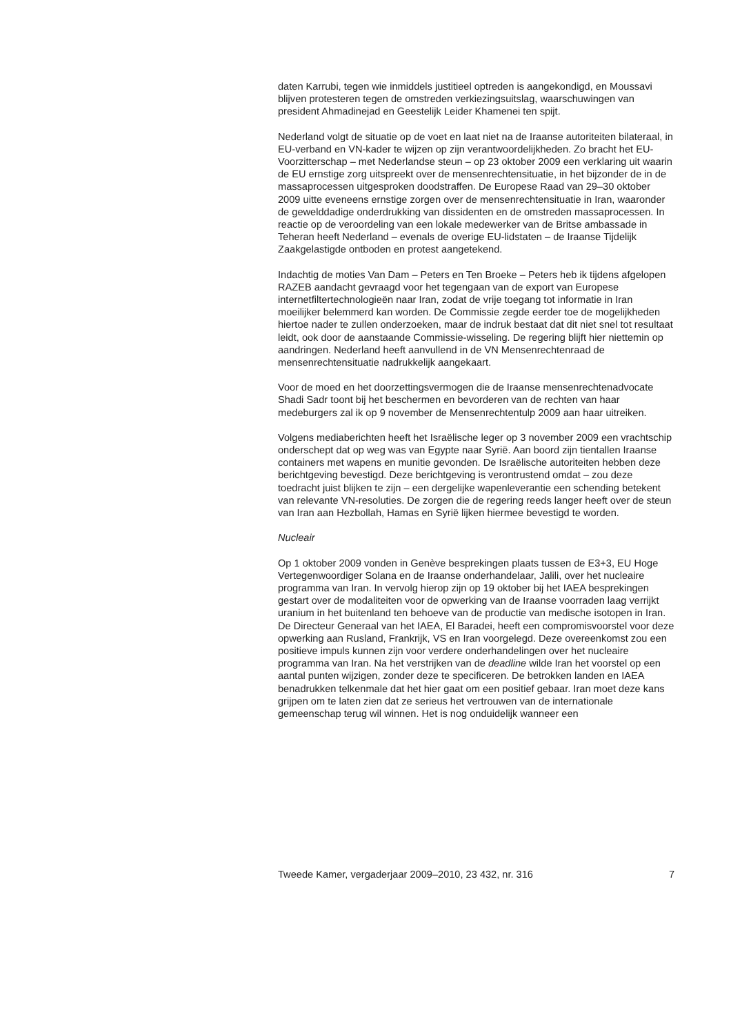daten Karrubi, tegen wie inmiddels justitieel optreden is aangekondigd, en Moussavi blijven protesteren tegen de omstreden verkiezingsuitslag, waarschuwingen van president Ahmadinejad en Geestelijk Leider Khamenei ten spijt.
Nederland volgt de situatie op de voet en laat niet na de Iraanse autoriteiten bilateraal, in EU-verband en VN-kader te wijzen op zijn verantwoordelijkheden. Zo bracht het EU-Voorzitterschap – met Nederlandse steun – op 23 oktober 2009 een verklaring uit waarin de EU ernstige zorg uitspreekt over de mensenrechtensituatie, in het bijzonder de in de massaprocessen uitgesproken doodstraffen. De Europese Raad van 29–30 oktober 2009 uitte eveneens ernstige zorgen over de mensenrechtensituatie in Iran, waaronder de gewelddadige onderdrukking van dissidenten en de omstreden massaprocessen. In reactie op de veroordeling van een lokale medewerker van de Britse ambassade in Teheran heeft Nederland – evenals de overige EU-lidstaten – de Iraanse Tijdelijk Zaakgelastigde ontboden en protest aangetekend.
Indachtig de moties Van Dam – Peters en Ten Broeke – Peters heb ik tijdens afgelopen RAZEB aandacht gevraagd voor het tegengaan van de export van Europese internetfiltertechnologieën naar Iran, zodat de vrije toegang tot informatie in Iran moeilijker belemmerd kan worden. De Commissie zegde eerder toe de mogelijkheden hiertoe nader te zullen onderzoeken, maar de indruk bestaat dat dit niet snel tot resultaat leidt, ook door de aanstaande Commissie-wisseling. De regering blijft hier niettemin op aandringen. Nederland heeft aanvullend in de VN Mensenrechtenraad de mensenrechtensituatie nadrukkelijk aangekaart.
Voor de moed en het doorzettingsvermogen die de Iraanse mensenrechtenadvocate Shadi Sadr toont bij het beschermen en bevorderen van de rechten van haar medeburgers zal ik op 9 november de Mensenrechtentulp 2009 aan haar uitreiken.
Volgens mediaberichten heeft het Israëlische leger op 3 november 2009 een vrachtschip onderschept dat op weg was van Egypte naar Syrië. Aan boord zijn tientallen Iraanse containers met wapens en munitie gevonden. De Israëlische autoriteiten hebben deze berichtgeving bevestigd. Deze berichtgeving is verontrustend omdat – zou deze toedracht juist blijken te zijn – een dergelijke wapenleverantie een schending betekent van relevante VN-resoluties. De zorgen die de regering reeds langer heeft over de steun van Iran aan Hezbollah, Hamas en Syrië lijken hiermee bevestigd te worden.
Nucleair
Op 1 oktober 2009 vonden in Genève besprekingen plaats tussen de E3+3, EU Hoge Vertegenwoordiger Solana en de Iraanse onderhandelaar, Jalili, over het nucleaire programma van Iran. In vervolg hierop zijn op 19 oktober bij het IAEA besprekingen gestart over de modaliteiten voor de opwerking van de Iraanse voorraden laag verrijkt uranium in het buitenland ten behoeve van de productie van medische isotopen in Iran. De Directeur Generaal van het IAEA, El Baradei, heeft een compromisvoorstel voor deze opwerking aan Rusland, Frankrijk, VS en Iran voorgelegd. Deze overeenkomst zou een positieve impuls kunnen zijn voor verdere onderhandelingen over het nucleaire programma van Iran. Na het verstrijken van de deadline wilde Iran het voorstel op een aantal punten wijzigen, zonder deze te specificeren. De betrokken landen en IAEA benadrukken telkenmale dat het hier gaat om een positief gebaar. Iran moet deze kans grijpen om te laten zien dat ze serieus het vertrouwen van de internationale gemeenschap terug wil winnen. Het is nog onduidelijk wanneer een
Tweede Kamer, vergaderjaar 2009–2010, 23 432, nr. 316 7